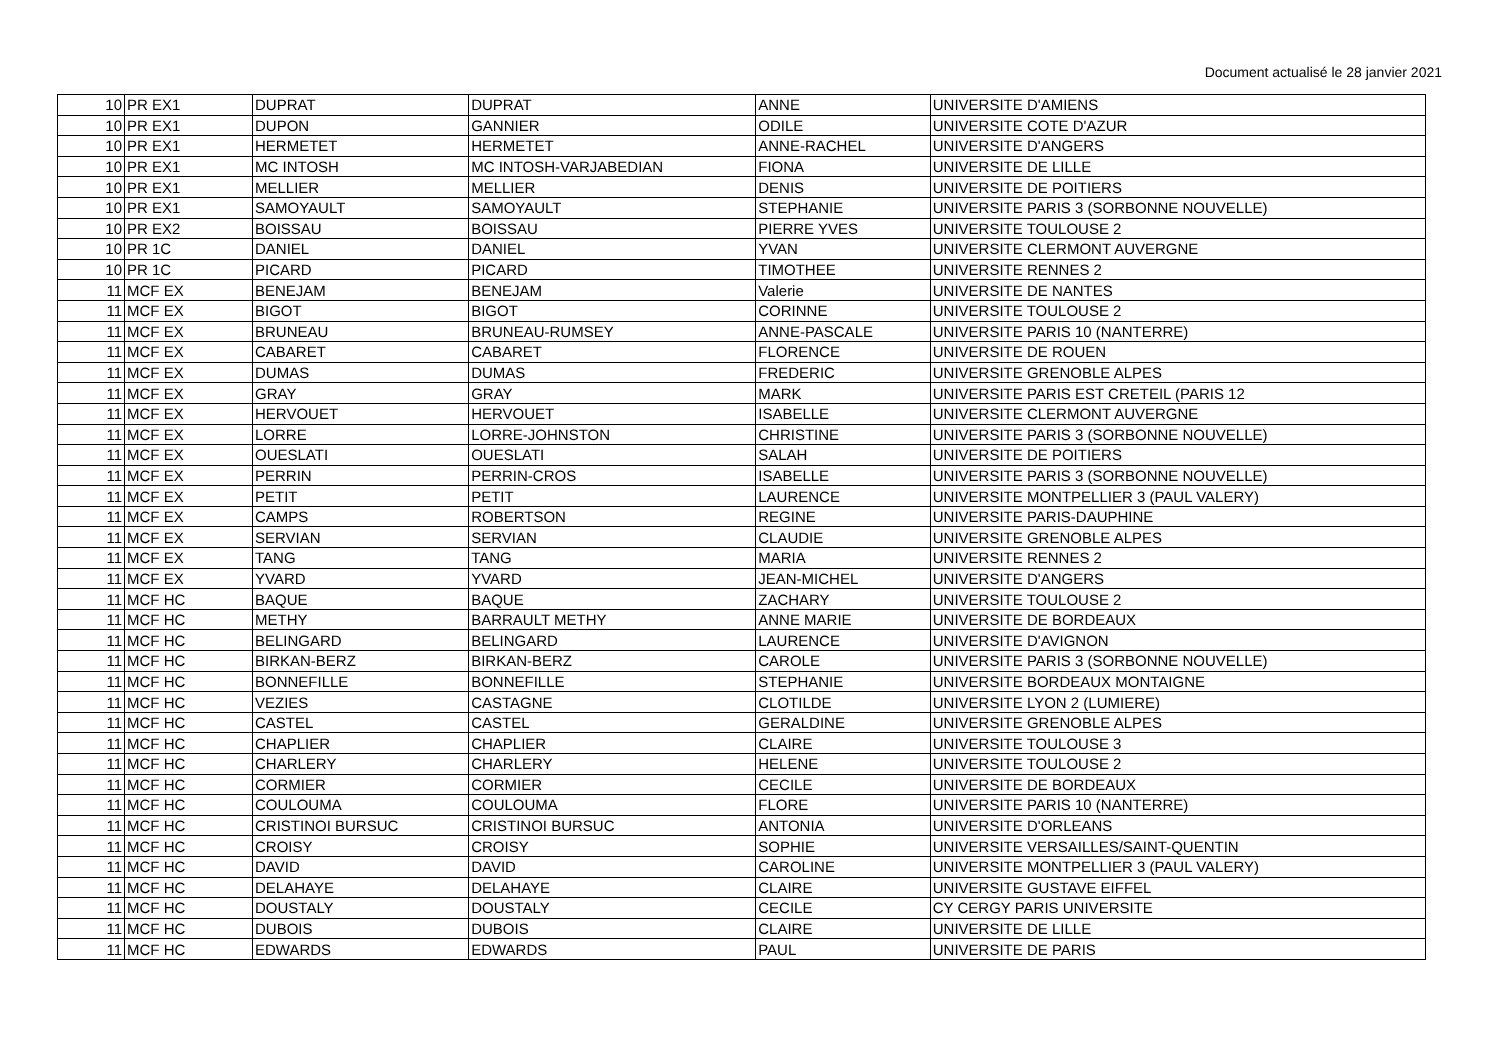Document actualisé le 28 janvier 2021
| 10 | PR EX1 | DUPRAT | DUPRAT | ANNE | UNIVERSITE D'AMIENS |
| 10 | PR EX1 | DUPON | GANNIER | ODILE | UNIVERSITE COTE D'AZUR |
| 10 | PR EX1 | HERMETET | HERMETET | ANNE-RACHEL | UNIVERSITE D'ANGERS |
| 10 | PR EX1 | MC INTOSH | MC INTOSH-VARJABEDIAN | FIONA | UNIVERSITE DE LILLE |
| 10 | PR EX1 | MELLIER | MELLIER | DENIS | UNIVERSITE DE POITIERS |
| 10 | PR EX1 | SAMOYAULT | SAMOYAULT | STEPHANIE | UNIVERSITE PARIS 3 (SORBONNE NOUVELLE) |
| 10 | PR EX2 | BOISSAU | BOISSAU | PIERRE YVES | UNIVERSITE TOULOUSE 2 |
| 10 | PR 1C | DANIEL | DANIEL | YVAN | UNIVERSITE CLERMONT AUVERGNE |
| 10 | PR 1C | PICARD | PICARD | TIMOTHEE | UNIVERSITE RENNES 2 |
| 11 | MCF EX | BENEJAM | BENEJAM | Valerie | UNIVERSITE DE NANTES |
| 11 | MCF EX | BIGOT | BIGOT | CORINNE | UNIVERSITE TOULOUSE 2 |
| 11 | MCF EX | BRUNEAU | BRUNEAU-RUMSEY | ANNE-PASCALE | UNIVERSITE PARIS 10 (NANTERRE) |
| 11 | MCF EX | CABARET | CABARET | FLORENCE | UNIVERSITE DE ROUEN |
| 11 | MCF EX | DUMAS | DUMAS | FREDERIC | UNIVERSITE GRENOBLE ALPES |
| 11 | MCF EX | GRAY | GRAY | MARK | UNIVERSITE PARIS EST CRETEIL (PARIS 12 |
| 11 | MCF EX | HERVOUET | HERVOUET | ISABELLE | UNIVERSITE CLERMONT AUVERGNE |
| 11 | MCF EX | LORRE | LORRE-JOHNSTON | CHRISTINE | UNIVERSITE PARIS 3 (SORBONNE NOUVELLE) |
| 11 | MCF EX | OUESLATI | OUESLATI | SALAH | UNIVERSITE DE POITIERS |
| 11 | MCF EX | PERRIN | PERRIN-CROS | ISABELLE | UNIVERSITE PARIS 3 (SORBONNE NOUVELLE) |
| 11 | MCF EX | PETIT | PETIT | LAURENCE | UNIVERSITE MONTPELLIER 3 (PAUL VALERY) |
| 11 | MCF EX | CAMPS | ROBERTSON | REGINE | UNIVERSITE PARIS-DAUPHINE |
| 11 | MCF EX | SERVIAN | SERVIAN | CLAUDIE | UNIVERSITE GRENOBLE ALPES |
| 11 | MCF EX | TANG | TANG | MARIA | UNIVERSITE RENNES 2 |
| 11 | MCF EX | YVARD | YVARD | JEAN-MICHEL | UNIVERSITE D'ANGERS |
| 11 | MCF HC | BAQUE | BAQUE | ZACHARY | UNIVERSITE TOULOUSE 2 |
| 11 | MCF HC | METHY | BARRAULT METHY | ANNE MARIE | UNIVERSITE DE BORDEAUX |
| 11 | MCF HC | BELINGARD | BELINGARD | LAURENCE | UNIVERSITE D'AVIGNON |
| 11 | MCF HC | BIRKAN-BERZ | BIRKAN-BERZ | CAROLE | UNIVERSITE PARIS 3 (SORBONNE NOUVELLE) |
| 11 | MCF HC | BONNEFILLE | BONNEFILLE | STEPHANIE | UNIVERSITE BORDEAUX MONTAIGNE |
| 11 | MCF HC | VEZIES | CASTAGNE | CLOTILDE | UNIVERSITE LYON 2 (LUMIERE) |
| 11 | MCF HC | CASTEL | CASTEL | GERALDINE | UNIVERSITE GRENOBLE ALPES |
| 11 | MCF HC | CHAPLIER | CHAPLIER | CLAIRE | UNIVERSITE TOULOUSE 3 |
| 11 | MCF HC | CHARLERY | CHARLERY | HELENE | UNIVERSITE TOULOUSE 2 |
| 11 | MCF HC | CORMIER | CORMIER | CECILE | UNIVERSITE DE BORDEAUX |
| 11 | MCF HC | COULOUMA | COULOUMA | FLORE | UNIVERSITE PARIS 10 (NANTERRE) |
| 11 | MCF HC | CRISTINOI BURSUC | CRISTINOI BURSUC | ANTONIA | UNIVERSITE D'ORLEANS |
| 11 | MCF HC | CROISY | CROISY | SOPHIE | UNIVERSITE VERSAILLES/SAINT-QUENTIN |
| 11 | MCF HC | DAVID | DAVID | CAROLINE | UNIVERSITE MONTPELLIER 3 (PAUL VALERY) |
| 11 | MCF HC | DELAHAYE | DELAHAYE | CLAIRE | UNIVERSITE GUSTAVE EIFFEL |
| 11 | MCF HC | DOUSTALY | DOUSTALY | CECILE | CY CERGY PARIS UNIVERSITE |
| 11 | MCF HC | DUBOIS | DUBOIS | CLAIRE | UNIVERSITE DE LILLE |
| 11 | MCF HC | EDWARDS | EDWARDS | PAUL | UNIVERSITE DE PARIS |